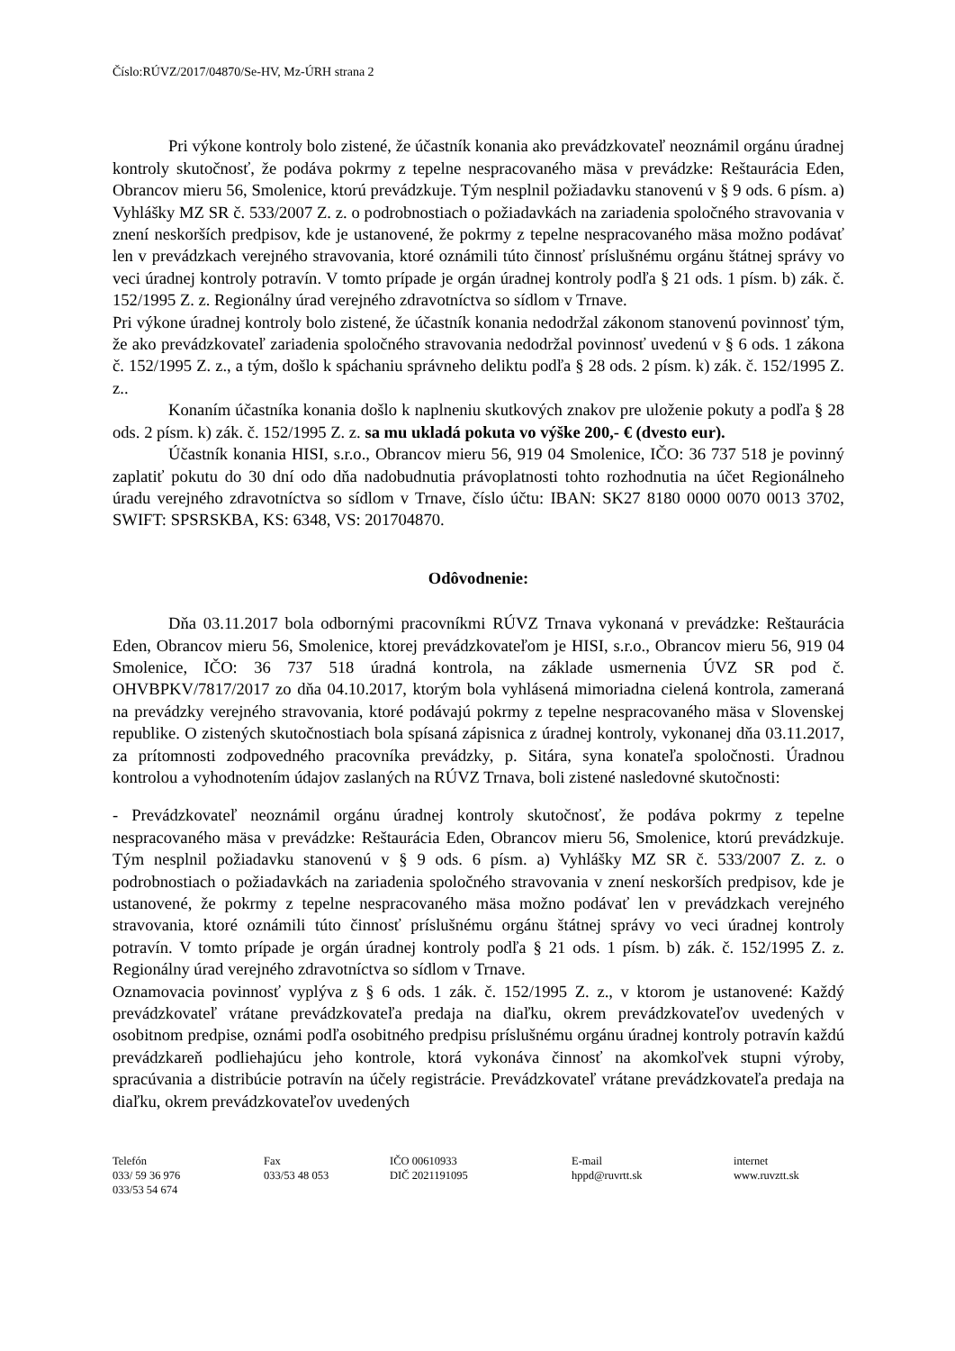Číslo:RÚVZ/2017/04870/Se-HV, Mz-ÚRH strana 2
Pri výkone kontroly bolo zistené, že účastník konania ako prevádzkovateľ neoznámil orgánu úradnej kontroly skutočnosť, že podáva pokrmy z tepelne nespracovaného mäsa v prevádzke: Reštaurácia Eden, Obrancov mieru 56, Smolenice, ktorú prevádzkuje. Tým nesplnil požiadavku stanovenú v § 9 ods. 6 písm. a) Vyhlášky MZ SR č. 533/2007 Z. z. o podrobnostiach o požiadavkách na zariadenia spoločného stravovania v znení neskorších predpisov, kde je ustanovené, že pokrmy z tepelne nespracovaného mäsa možno podávať len v prevádzkach verejného stravovania, ktoré oznámili túto činnosť príslušnému orgánu štátnej správy vo veci úradnej kontroly potravín. V tomto prípade je orgán úradnej kontroly podľa § 21 ods. 1 písm. b) zák. č. 152/1995 Z. z. Regionálny úrad verejného zdravotníctva so sídlom v Trnave.
Pri výkone úradnej kontroly bolo zistené, že účastník konania nedodržal zákonom stanovenú povinnosť tým, že ako prevádzkovateľ zariadenia spoločného stravovania nedodržal povinnosť uvedenú v § 6 ods. 1 zákona č. 152/1995 Z. z., a tým, došlo k spáchaniu správneho deliktu podľa § 28 ods. 2 písm. k) zák. č. 152/1995 Z. z..
Konaním účastníka konania došlo k naplneniu skutkových znakov pre uloženie pokuty a podľa § 28 ods. 2 písm. k) zák. č. 152/1995 Z. z. sa mu ukladá pokuta vo výške 200,- € (dvesto eur).
Účastník konania HISI, s.r.o., Obrancov mieru 56, 919 04 Smolenice, IČO: 36 737 518 je povinný zaplatiť pokutu do 30 dní odo dňa nadobudnutia právoplatnosti tohto rozhodnutia na účet Regionálneho úradu verejného zdravotníctva so sídlom v Trnave, číslo účtu: IBAN: SK27 8180 0000 0070 0013 3702, SWIFT: SPSRSKBA, KS: 6348, VS: 201704870.
Odôvodnenie:
Dňa 03.11.2017 bola odbornými pracovníkmi RÚVZ Trnava vykonaná v prevádzke: Reštaurácia Eden, Obrancov mieru 56, Smolenice, ktorej prevádzkovateľom je HISI, s.r.o., Obrancov mieru 56, 919 04 Smolenice, IČO: 36 737 518 úradná kontrola, na základe usmernenia ÚVZ SR pod č. OHVBPKV/7817/2017 zo dňa 04.10.2017, ktorým bola vyhlásená mimoriadna cielená kontrola, zameraná na prevádzky verejného stravovania, ktoré podávajú pokrmy z tepelne nespracovaného mäsa v Slovenskej republike. O zistených skutočnostiach bola spísaná zápisnica z úradnej kontroly, vykonanej dňa 03.11.2017, za prítomnosti zodpovedného pracovníka prevádzky, p. Sitára, syna konateľa spoločnosti. Úradnou kontrolou a vyhodnotením údajov zaslaných na RÚVZ Trnava, boli zistené nasledovné skutočnosti:
- Prevádzkovateľ neoznámil orgánu úradnej kontroly skutočnosť, že podáva pokrmy z tepelne nespracovaného mäsa v prevádzke: Reštaurácia Eden, Obrancov mieru 56, Smolenice, ktorú prevádzkuje. Tým nesplnil požiadavku stanovenú v § 9 ods. 6 písm. a) Vyhlášky MZ SR č. 533/2007 Z. z. o podrobnostiach o požiadavkách na zariadenia spoločného stravovania v znení neskorších predpisov, kde je ustanovené, že pokrmy z tepelne nespracovaného mäsa možno podávať len v prevádzkach verejného stravovania, ktoré oznámili túto činnosť príslušnému orgánu štátnej správy vo veci úradnej kontroly potravín. V tomto prípade je orgán úradnej kontroly podľa § 21 ods. 1 písm. b) zák. č. 152/1995 Z. z. Regionálny úrad verejného zdravotníctva so sídlom v Trnave.
Oznamovacia povinnosť vyplýva z § 6 ods. 1 zák. č. 152/1995 Z. z., v ktorom je ustanovené: Každý prevádzkovateľ vrátane prevádzkovateľa predaja na diaľku, okrem prevádzkovateľov uvedených v osobitnom predpise, oznámi podľa osobitného predpisu príslušnému orgánu úradnej kontroly potravín každú prevádzkareň podliehajúcu jeho kontrole, ktorá vykonáva činnosť na akomkoľvek stupni výroby, spracúvania a distribúcie potravín na účely registrácie. Prevádzkovateľ vrátane prevádzkovateľa predaja na diaľku, okrem prevádzkovateľov uvedených
Telefón
033/ 59 36 976
033/53 54 674
Fax
033/53 48 053
IČO 00610933
DIČ 2021191095
E-mail
hppd@ruvrtt.sk
internet
www.ruvztt.sk